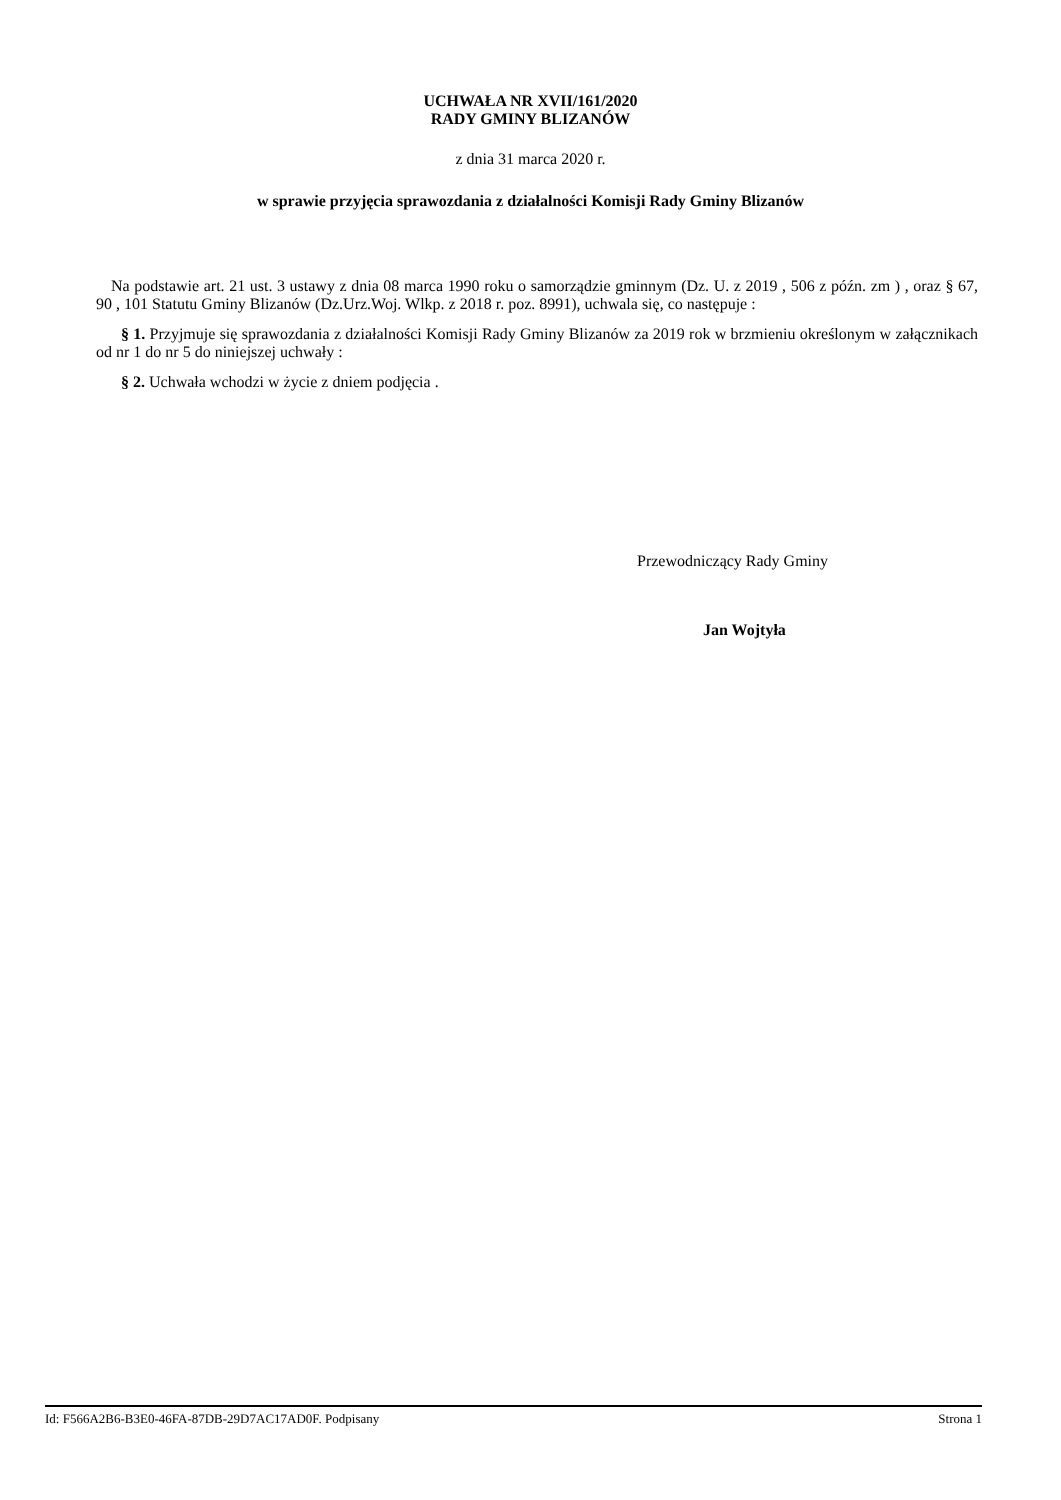UCHWAŁA NR XVII/161/2020
RADY GMINY BLIZANÓW
z dnia 31 marca 2020 r.
w sprawie przyjęcia sprawozdania z działalności Komisji Rady Gminy Blizanów
Na podstawie art. 21 ust. 3 ustawy z dnia 08 marca 1990 roku o samorządzie gminnym (Dz. U. z 2019 , 506 z późn. zm ) , oraz § 67, 90 , 101 Statutu Gminy Blizanów (Dz.Urz.Woj. Wlkp. z 2018 r. poz. 8991), uchwala się, co następuje :
§ 1. Przyjmuje się sprawozdania z działalności Komisji Rady Gminy Blizanów za 2019 rok w brzmieniu określonym w załącznikach od nr 1 do nr 5 do niniejszej uchwały :
§ 2. Uchwała wchodzi w życie z dniem podjęcia .
Przewodniczący Rady Gminy
Jan Wojtyła
Id: F566A2B6-B3E0-46FA-87DB-29D7AC17AD0F. Podpisany Strona 1